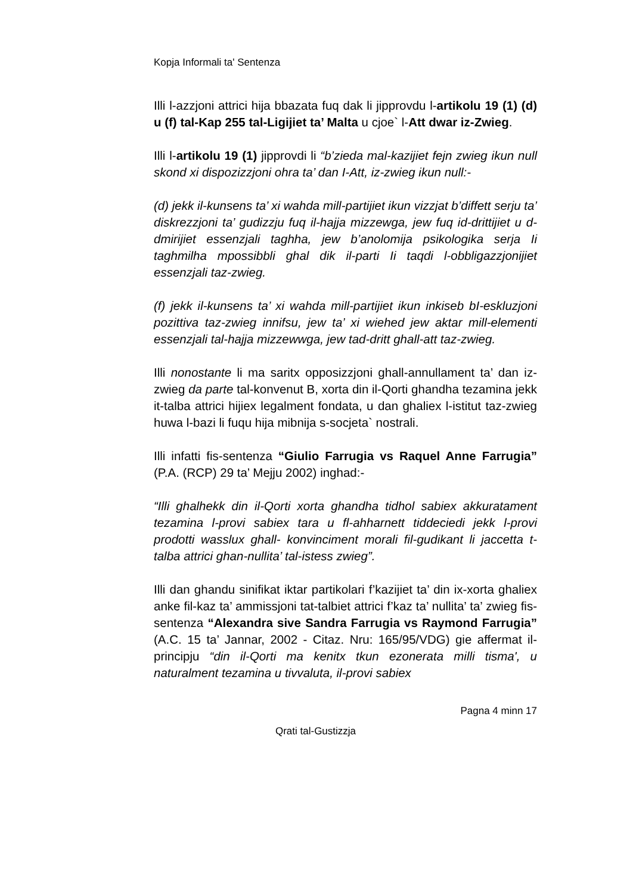Kopja Informali ta' Sentenza
Illi l-azzjoni attrici hija bbazata fuq dak li jipprovdu l-artikolu 19 (1) (d) u (f) tal-Kap 255 tal-Ligijiet ta’ Malta u cjoe` l-Att dwar iz-Zwieg.
Illi l-artikolu 19 (1) jipprovdi li “b’zieda mal-kazijiet fejn zwieg ikun null skond xi dispozizzjoni ohra ta’ dan I-Att, iz-zwieg ikun null:-
(d) jekk il-kunsens ta’ xi wahda mill-partijiet ikun vizzjat b’diffett serju ta’ diskrezzjoni ta’ gudizzju fuq il-hajja mizzewga, jew fuq id-drittijiet u d-dmirijiet essenzjali taghha, jew b’anolomija psikologika serja Ii taghmilha mpossibbli ghal dik il-parti Ii taqdi l-obbligazzjonijiet essenzjali taz-zwieg.
(f) jekk il-kunsens ta’ xi wahda mill-partijiet ikun inkiseb bI-eskluzjoni pozittiva taz-zwieg innifsu, jew ta’ xi wiehed jew aktar mill-elementi essenzjali tal-hajja mizzewwga, jew tad-dritt ghall-att taz-zwieg.
Illi nonostante li ma saritx opposizzjoni ghall-annullament ta’ dan iz-zwieg da parte tal-konvenut B, xorta din il-Qorti ghandha tezamina jekk it-talba attrici hijiex legalment fondata, u dan ghaliex l-istitut taz-zwieg huwa l-bazi li fuqu hija mibnija s-socjeta` nostrali.
Illi infatti fis-sentenza “Giulio Farrugia vs Raquel Anne Farrugia” (P.A. (RCP) 29 ta’ Mejju 2002) inghad:-
“Illi ghalhekk din il-Qorti xorta ghandha tidhol sabiex akkuratament tezamina l-provi sabiex tara u fl-ahharnett tiddeciedi jekk l-provi prodotti wasslux ghall- konvinciment morali fil-gudikant li jaccetta t-talba attrici ghan-nullita’ tal-istess zwieg”.
Illi dan ghandu sinifikat iktar partikolari f’kazijiet ta’ din ix-xorta ghaliex anke fil-kaz ta’ ammissjoni tat-talbiet attrici f’kaz ta’ nullita’ ta’ zwieg fis-sentenza “Alexandra sive Sandra Farrugia vs Raymond Farrugia” (A.C. 15 ta’ Jannar, 2002 - Citaz. Nru: 165/95/VDG) gie affermat il-principju “din il-Qorti ma kenitx tkun ezonerata milli tisma', u naturalment tezamina u tivvaluta, il-provi sabiex
Pagna 4 minn 17
Qrati tal-Gustizzja